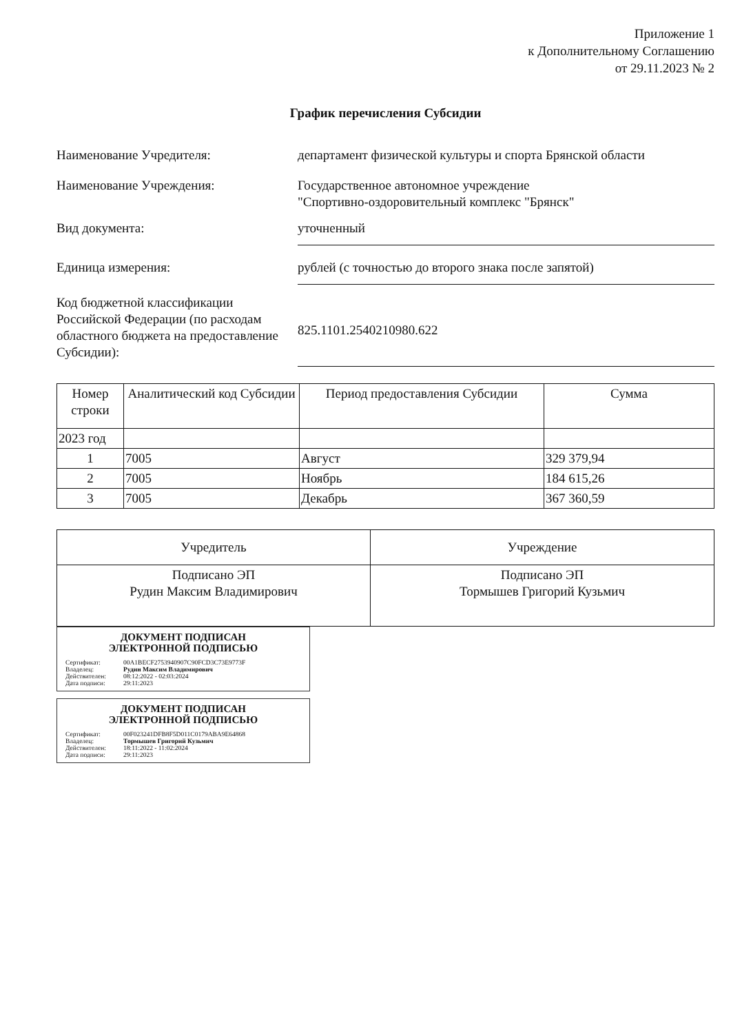Приложение 1
к Дополнительному Соглашению
от 29.11.2023 № 2
График перечисления Субсидии
Наименование Учредителя: департамент физической культуры и спорта Брянской области
Наименование Учреждения: Государственное автономное учреждение
"Спортивно-оздоровительный комплекс "Брянск"
Вид документа: уточненный
Единица измерения: рублей (с точностью до второго знака после запятой)
Код бюджетной классификации Российской Федерации (по расходам областного бюджета на предоставление Субсидии):
825.1101.2540210980.622
| Номер строки | Аналитический код Субсидии | Период предоставления Субсидии | Сумма |
| --- | --- | --- | --- |
| 2023 год | | | |
| 1 | 7005 | Август | 329 379,94 |
| 2 | 7005 | Ноябрь | 184 615,26 |
| 3 | 7005 | Декабрь | 367 360,59 |
| Учредитель | Учреждение |
| Подписано ЭП Рудин Максим Владимирович | Подписано ЭП Тормышев Григорий Кузьмич |
ДОКУМЕНТ ПОДПИСАН
ЭЛЕКТРОННОЙ ПОДПИСЬЮ
Сертификат: 00A1BECF2753940907C90FCD3C73E9773F
Владелец: Рудин Максим Владимирович
Действителен: 08:12:2022 - 02:03:2024
Дата подписи: 29:11:2023
ДОКУМЕНТ ПОДПИСАН
ЭЛЕКТРОННОЙ ПОДПИСЬЮ
Сертификат: 00F023241DFB8F5D011C0179ABA9E64868
Владелец: Тормышев Григорий Кузьмич
Действителен: 18:11:2022 - 11:02:2024
Дата подписи: 29:11:2023